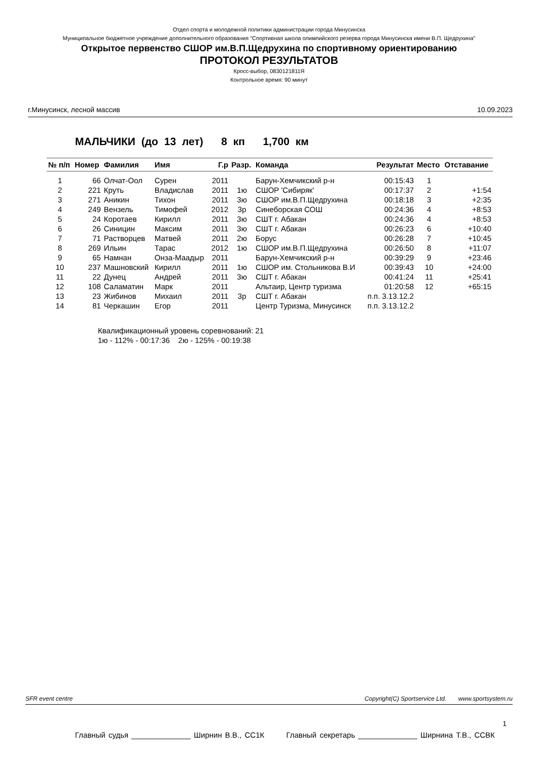Отдел спорта и молодежной политики администрации города Минусинска
Муниципальное бюджетное учреждение дополнительного образования "Спортивная школа олимпийского резерва города Минусинска имени В.П. Щедрухина"
Открытое первенство СШОР им.В.П.Щедрухина по спортивному ориентированию
ПРОТОКОЛ РЕЗУЛЬТАТОВ
Кросс-выбор, 0830121811Я
Контрольное время: 90 минут
г.Минусинск, лесной массив 10.09.2023
МАЛЬЧИКИ (до 13 лет) 8 кп 1,700 км
| № п/п | Номер | Фамилия | Имя | Г.р | Разр. | Команда | Результат | Место | Отставание |
| --- | --- | --- | --- | --- | --- | --- | --- | --- | --- |
| 1 | 66 | Олчат-Оол | Сурен | 2011 | | Барун-Хемчикский р-н | 00:15:43 | 1 | |
| 2 | 221 | Круть | Владислав | 2011 | 1ю | СШОР 'Сибиряк' | 00:17:37 | 2 | +1:54 |
| 3 | 271 | Аникин | Тихон | 2011 | 3ю | СШОР им.В.П.Щедрухина | 00:18:18 | 3 | +2:35 |
| 4 | 249 | Вензель | Тимофей | 2012 | 3р | Синеборская СОШ | 00:24:36 | 4 | +8:53 |
| 5 | 24 | Коротаев | Кирилл | 2011 | 3ю | СШТ г. Абакан | 00:24:36 | 4 | +8:53 |
| 6 | 26 | Синицин | Максим | 2011 | 3ю | СШТ г. Абакан | 00:26:23 | 6 | +10:40 |
| 7 | 71 | Растворцев | Матвей | 2011 | 2ю | Борус | 00:26:28 | 7 | +10:45 |
| 8 | 269 | Ильин | Тарас | 2012 | 1ю | СШОР им.В.П.Щедрухина | 00:26:50 | 8 | +11:07 |
| 9 | 65 | Намнан | Онза-Маадыр | 2011 | | Барун-Хемчикский р-н | 00:39:29 | 9 | +23:46 |
| 10 | 237 | Машновский | Кирилл | 2011 | 1ю | СШОР им. Стольникова В.И | 00:39:43 | 10 | +24:00 |
| 11 | 22 | Дунец | Андрей | 2011 | 3ю | СШТ г. Абакан | 00:41:24 | 11 | +25:41 |
| 12 | 108 | Саламатин | Марк | 2011 | | Альтаир, Центр туризма | 01:20:58 | 12 | +65:15 |
| 13 | 23 | Жибинов | Михаил | 2011 | 3р | СШТ г. Абакан | п.п. 3.13.12.2 | | |
| 14 | 81 | Черкашин | Егор | 2011 | | Центр Туризма, Минусинск | п.п. 3.13.12.2 | | |
Квалификационный уровень соревнований: 21
1ю - 112% - 00:17:36 2ю - 125% - 00:19:38
SFR event centre Copyright(C) Sportservice Ltd. www.sportsystem.ru
1
Главный судья ______________ Ширнин В.В., СС1К Главный секретарь ______________ Ширнина Т.В., ССВК